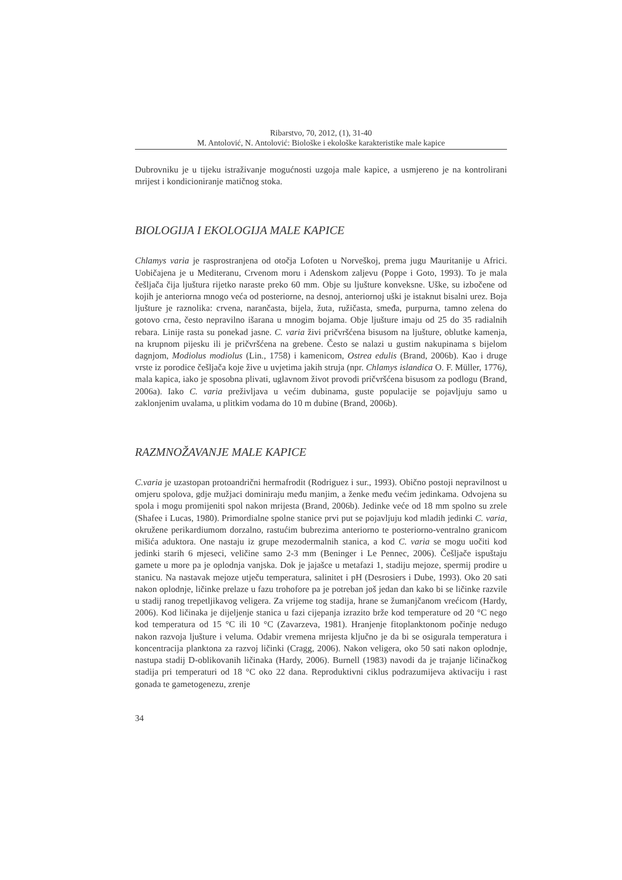Ribarstvo, 70, 2012, (1), 31-40
M. Antolović, N. Antolović: Biološke i ekološke karakteristike male kapice
Dubrovniku je u tijeku istraživanje mogućnosti uzgoja male kapice, a usmjereno je na kontrolirani mrijest i kondicioniranje matičnog stoka.
BIOLOGIJA I EKOLOGIJA MALE KAPICE
Chlamys varia je rasprostranjena od otočja Lofoten u Norveškoj, prema jugu Mauritanije u Africi. Uobičajena je u Mediteranu, Crvenom moru i Adenskom zaljevu (Poppe i Goto, 1993). To je mala češljača čija ljuštura rijetko naraste preko 60 mm. Obje su ljušture konveksne. Uške, su izbočene od kojih je anteriorna mnogo veća od posteriorne, na desnoj, anteriornoj uški je istaknut bisalni urez. Boja ljušture je raznolika: crvena, narančasta, bijela, žuta, ružičasta, smeđa, purpurna, tamno zelena do gotovo crna, često nepravilno išarana u mnogim bojama. Obje ljušture imaju od 25 do 35 radialnih rebara. Linije rasta su ponekad jasne. C. varia živi pričvršćena bisusom na ljušture, oblutke kamenja, na krupnom pijesku ili je pričvršćena na grebene. Često se nalazi u gustim nakupinama s bijelom dagnjom, Modiolus modiolus (Lin., 1758) i kamenicom, Ostrea edulis (Brand, 2006b). Kao i druge vrste iz porodice češljača koje žive u uvjetima jakih struja (npr. Chlamys islandica O. F. Müller, 1776), mala kapica, iako je sposobna plivati, uglavnom život provodi pričvršćena bisusom za podlogu (Brand, 2006a). Iako C. varia preživljava u većim dubinama, guste populacije se pojavljuju samo u zaklonjenim uvalama, u plitkim vodama do 10 m dubine (Brand, 2006b).
RAZMNOŽAVANJE MALE KAPICE
C.varia je uzastopan protoandrični hermafrodit (Rodriguez i sur., 1993). Obično postoji nepravilnost u omjeru spolova, gdje mužjaci dominiraju među manjim, a ženke među većim jedinkama. Odvojena su spola i mogu promijeniti spol nakon mrijesta (Brand, 2006b). Jedinke veće od 18 mm spolno su zrele (Shafee i Lucas, 1980). Primordialne spolne stanice prvi put se pojavljuju kod mladih jedinki C. varia, okružene perikardiumom dorzalno, rastućim bubrezima anteriorno te posteriorno-ventralno granicom mišića aduktora. One nastaju iz grupe mezodermalnih stanica, a kod C. varia se mogu uočiti kod jedinki starih 6 mjeseci, veličine samo 2-3 mm (Beninger i Le Pennec, 2006). Češljače ispuštaju gamete u more pa je oplodnja vanjska. Dok je jajašce u metafazi 1, stadiju mejoze, spermij prodire u stanicu. Na nastavak mejoze utječu temperatura, salinitet i pH (Desrosiers i Dube, 1993). Oko 20 sati nakon oplodnje, ličinke prelaze u fazu trohofore pa je potreban još jedan dan kako bi se ličinke razvile u stadij ranog trepetljikavog veligera. Za vrijeme tog stadija, hrane se žumanjčanom vrećicom (Hardy, 2006). Kod ličinaka je dijeljenje stanica u fazi cijepanja izrazito brže kod temperature od 20 °C nego kod temperatura od 15 °C ili 10 °C (Zavarzeva, 1981). Hranjenje fitoplanktonom počinje nedugo nakon razvoja ljušture i veluma. Odabir vremena mrijesta ključno je da bi se osigurala temperatura i koncentracija planktona za razvoj ličinki (Cragg, 2006). Nakon veligera, oko 50 sati nakon oplodnje, nastupa stadij D-oblikovanih ličinaka (Hardy, 2006). Burnell (1983) navodi da je trajanje ličinačkog stadija pri temperaturi od 18 °C oko 22 dana. Reproduktivni ciklus podrazumijeva aktivaciju i rast gonada te gametogenezu, zrenje
34